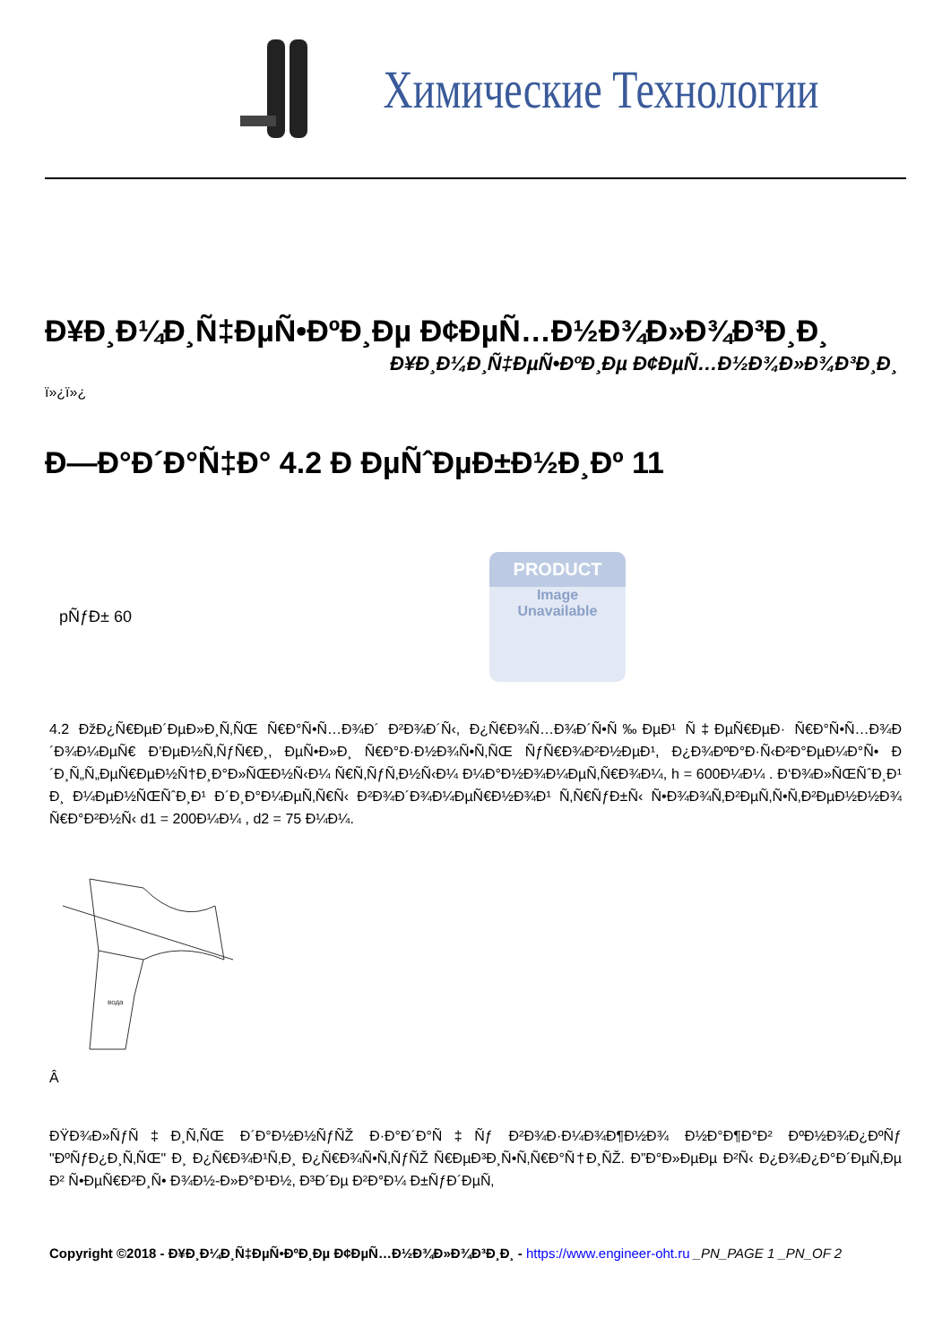Химические Технологии
Ð¥Ð¸Ð¼Ð¸Ñ‡ÐµÑ•ÐºÐ¸Ðµ Ð¢ÐµÑ…Ð½Ð¾Ð»Ð¾Ð³Ð¸Ð¸
Ð¥Ð¸Ð¼Ð¸Ñ‡ÐµÑ•ÐºÐ¸Ðµ Ð¢ÐµÑ…Ð½Ð¾Ð»Ð¾Ð³Ð¸Ð¸
ï»¿ï»¿
Ð—Ð°Ð´Ð°Ñ‡Ð° 4.2 Ð ÐµÑˆÐµÐ±Ð½Ð¸Ðº 11
pÑƒÐ± 60
PRODUCT
Image
Unavailable
4.2 ÐžÐ¿Ñ€ÐµÐ´ÐµÐ»Ð¸Ñ‚ÑŒ Ñ€Ð°Ñ•Ñ…Ð¾Ð´ Ð²Ð¾Ð´Ñ‹, Ð¿Ñ€Ð¾Ñ…Ð¾Ð´Ñ•Ñ‰ÐµÐ¹ Ñ‡ÐµÑ€ÐµÐ· Ñ€Ð°Ñ•Ñ…Ð¾Ð´Ð¾Ð¼ÐµÑ€ Ð’ÐµÐ½Ñ‚ÑƒÑ€Ð¸, ÐµÑ•Ð»Ð¸ Ñ€Ð°Ð·Ð½Ð¾Ñ•Ñ‚ÑŒ ÑƒÑ€Ð¾Ð²Ð½ÐµÐ¹, Ð¿Ð¾ÐºÐ°Ð·Ñ‹Ð²Ð°ÐµÐ¼Ð°Ñ• Ð´Ð¸Ñ„Ñ„ÐµÑ€ÐµÐ½Ñ†Ð¸Ð°Ð»ÑŒÐ½Ñ‹Ð¼ Ñ€Ñ‚ÑƒÑ‚Ð½Ñ‹Ð¼ Ð¼Ð°Ð½Ð¾Ð¼ÐµÑ‚Ñ€Ð¾Ð¼, h = 600Ð¼Ð¼ . Ð‘Ð¾Ð»ÑŒÑˆÐ¸Ð¹ Ð¸ Ð¼ÐµÐ½ÑŒÑˆÐ¸Ð¹ Ð´Ð¸Ð°Ð¼ÐµÑ‚Ñ€Ñ‹ Ð²Ð¾Ð´Ð¾Ð¼ÐµÑ€Ð½Ð¾Ð¹ Ñ‚Ñ€ÑƒÐ±Ñ‹ Ñ•Ð¾Ð¾Ñ‚Ð²ÐµÑ‚Ñ•Ñ‚Ð²ÐµÐ½Ð½Ð¾ Ñ€Ð°Ð²Ð½Ñ‹ d1 = 200Ð¼Ð¼ , d2 = 75 Ð¼Ð¼.
вода
Â
ÐŸÐ¾Ð»ÑƒÑ‡Ð¸Ñ‚ÑŒ Ð´Ð°Ð½Ð½ÑƒÑŽ Ð·Ð°Ð´Ð°Ñ‡Ñƒ Ð²Ð¾Ð·Ð¼Ð¾Ð¶Ð½Ð¾ Ð½Ð°Ð¶Ð°Ð² ÐºÐ½Ð¾Ð¿ÐºÑƒ "ÐºÑƒÐ¿Ð¸Ñ‚ÑŒ" Ð¸ Ð¿Ñ€Ð¾Ð¹Ñ‚Ð¸ Ð¿Ñ€Ð¾Ñ•Ñ‚ÑƒÑŽ Ñ€ÐµÐ³Ð¸Ñ•Ñ‚Ñ€Ð°Ñ†Ð¸ÑŽ. Ð”Ð°Ð»ÐµÐµ Ð²Ñ‹ Ð¿Ð¾Ð¿Ð°Ð´ÐµÑ‚Ðµ Ð² Ñ•ÐµÑ€Ð²Ð¸Ñ• Ð¾Ð½-Ð»Ð°Ð¹Ð½, Ð³Ð´Ðµ Ð²Ð°Ð¼ Ð±ÑƒÐ´ÐµÑ‚
Copyright ©2018 - Ð¥Ð¸Ð¼Ð¸Ñ‡ÐµÑ•ÐºÐ¸Ðµ Ð¢ÐµÑ…Ð½Ð¾Ð»Ð¾Ð³Ð¸Ð¸ - https://www.engineer-oht.ru _PN_PAGE 1 _PN_OF 2